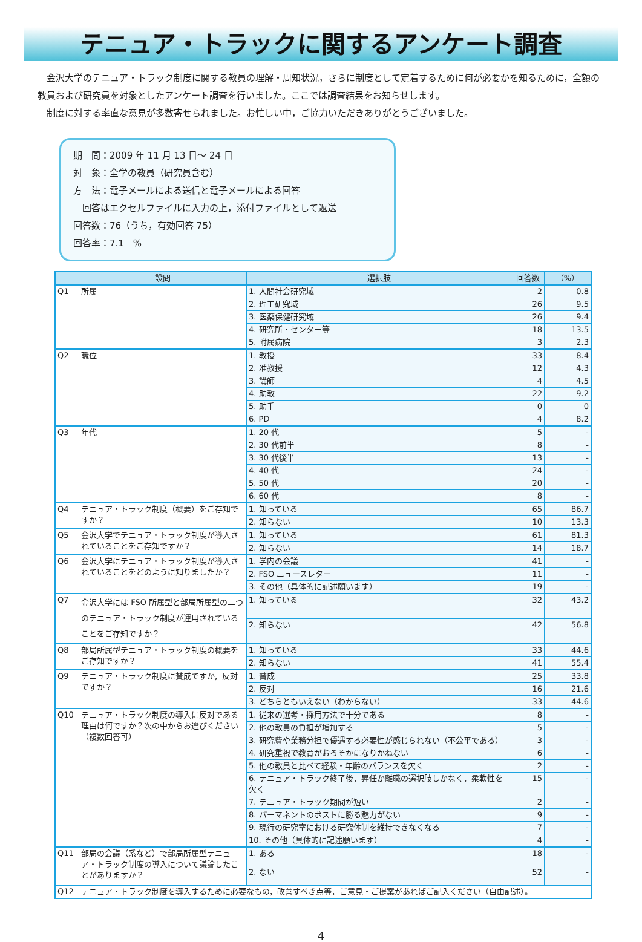テニュア・トラックに関するアンケート調査
金沢大学のテニュア・トラック制度に関する教員の理解・周知状況，さらに制度として定着するために何が必要かを知るために，全額の教員および研究員を対象としたアンケート調査を行いました。ここでは調査結果をお知らせします。
制度に対する率直な意見が多数寄せられました。お忙しい中，ご協力いただきありがとうございました。
期　間：2009 年 11 月 13 日～ 24 日
対　象：全学の教員（研究員含む）
方　法：電子メールによる送信と電子メールによる回答
　回答はエクセルファイルに入力の上，添付ファイルとして返送
回答数：76（うち，有効回答 75）
回答率：7.1　%
| | 設問 | 選択肢 | 回答数 | （%） |
| --- | --- | --- | --- | --- |
| Q1 | 所属 | 1. 人間社会研究域 | 2 | 0.8 |
| | | 2. 理工研究域 | 26 | 9.5 |
| | | 3. 医薬保健研究域 | 26 | 9.4 |
| | | 4. 研究所・センター等 | 18 | 13.5 |
| | | 5. 附属病院 | 3 | 2.3 |
| Q2 | 職位 | 1. 教授 | 33 | 8.4 |
| | | 2. 准教授 | 12 | 4.3 |
| | | 3. 講師 | 4 | 4.5 |
| | | 4. 助教 | 22 | 9.2 |
| | | 5. 助手 | 0 | 0 |
| | | 6. PD | 4 | 8.2 |
| Q3 | 年代 | 1. 20 代 | 5 | - |
| | | 2. 30 代前半 | 8 | - |
| | | 3. 30 代後半 | 13 | - |
| | | 4. 40 代 | 24 | - |
| | | 5. 50 代 | 20 | - |
| | | 6. 60 代 | 8 | - |
| Q4 | テニュア・トラック制度（概要）をご存知ですか？ | 1. 知っている | 65 | 86.7 |
| | | 2. 知らない | 10 | 13.3 |
| Q5 | 金沢大学でテニュア・トラック制度が導入されていることをご存知ですか？ | 1. 知っている | 61 | 81.3 |
| | | 2. 知らない | 14 | 18.7 |
| Q6 | 金沢大学にテニュア・トラック制度が導入されていることをどのように知りましたか？ | 1. 学内の会議 | 41 | - |
| | | 2. FSO ニュースレター | 11 | - |
| | | 3. その他（具体的に記述願います） | 19 | - |
| Q7 | 金沢大学には FSO 所属型と部局所属型の二つのテニュア・トラック制度が運用されていることをご存知ですか？ | 1. 知っている | 32 | 43.2 |
| | | 2. 知らない | 42 | 56.8 |
| Q8 | 部局所属型テニュア・トラック制度の概要をご存知ですか？ | 1. 知っている | 33 | 44.6 |
| | | 2. 知らない | 41 | 55.4 |
| Q9 | テニュア・トラック制度に賛成ですか，反対ですか？ | 1. 賛成 | 25 | 33.8 |
| | | 2. 反対 | 16 | 21.6 |
| | | 3. どちらともいえない（わからない） | 33 | 44.6 |
| Q10 | テニュア・トラック制度の導入に反対である理由は何ですか？次の中からお選びください（複数回答可） | 1. 従来の選考・採用方法で十分である | 8 | - |
| | | 2. 他の教員の負担が増加する | 5 | - |
| | | 3. 研究費や業務分担で優遇する必要性が感じられない（不公平である） | 3 | - |
| | | 4. 研究重視で教育がおろそかになりかねない | 6 | - |
| | | 5. 他の教員と比べて経験・年齢のバランスを欠く | 2 | - |
| | | 6. テニュア・トラック終了後，昇任か離職の選択肢しかなく，柔軟性を欠く | 15 | - |
| | | 7. テニュア・トラック期間が短い | 2 | - |
| | | 8. パーマネントのポストに勝る魅力がない | 9 | - |
| | | 9. 現行の研究室における研究体制を維持できなくなる | 7 | - |
| | | 10. その他（具体的に記述願います） | 4 | - |
| Q11 | 部局の会議（系など）で部局所属型テニュア・トラック制度の導入について議論したことがありますか？ | 1. ある | 18 | - |
| | | 2. ない | 52 | - |
| Q12 | テニュア・トラック制度を導入するために必要なもの，改善すべき点等，ご意見・ご提案があればご記入ください（自由記述）。 | | | |
4